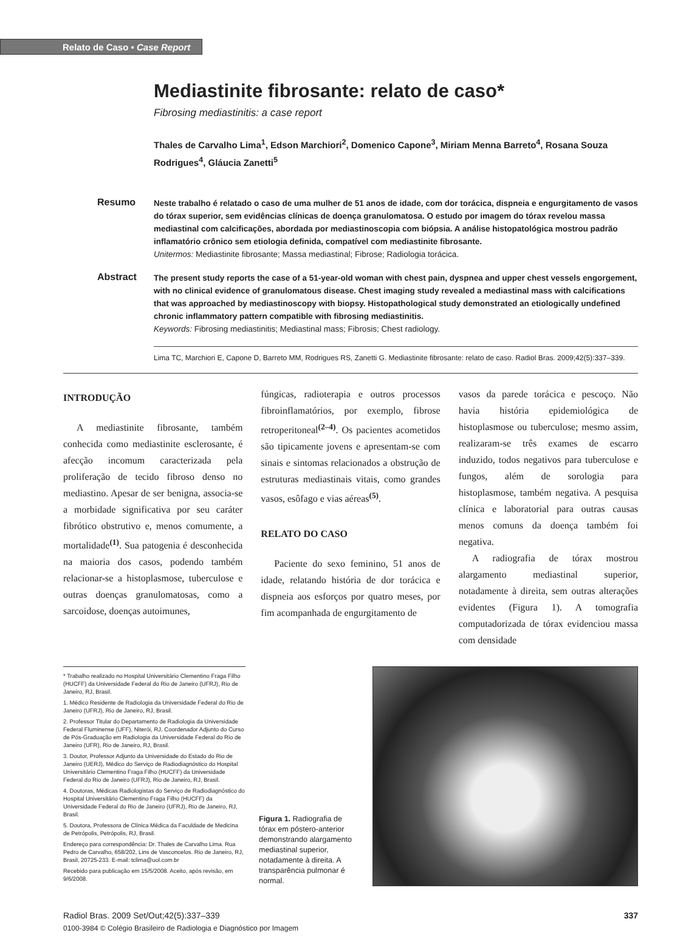Relato de Caso • Case Report
Mediastinite fibrosante: relato de caso*
Fibrosing mediastinitis: a case report
Thales de Carvalho Lima<sup>1</sup>, Edson Marchiori<sup>2</sup>, Domenico Capone<sup>3</sup>, Miriam Menna Barreto<sup>4</sup>, Rosana Souza Rodrigues<sup>4</sup>, Gláucia Zanetti<sup>5</sup>
Resumo
Neste trabalho é relatado o caso de uma mulher de 51 anos de idade, com dor torácica, dispneia e engurgitamento de vasos do tórax superior, sem evidências clínicas de doença granulomatosa. O estudo por imagem do tórax revelou massa mediastinal com calcificações, abordada por mediastinoscopia com biópsia. A análise histopatológica mostrou padrão inflamatório crônico sem etiologia definida, compatível com mediastinite fibrosante.
Unitermos: Mediastinite fibrosante; Massa mediastinal; Fibrose; Radiologia torácica.
Abstract
The present study reports the case of a 51-year-old woman with chest pain, dyspnea and upper chest vessels engorgement, with no clinical evidence of granulomatous disease. Chest imaging study revealed a mediastinal mass with calcifications that was approached by mediastinoscopy with biopsy. Histopathological study demonstrated an etiologically undefined chronic inflammatory pattern compatible with fibrosing mediastinitis.
Keywords: Fibrosing mediastinitis; Mediastinal mass; Fibrosis; Chest radiology.
Lima TC, Marchiori E, Capone D, Barreto MM, Rodrigues RS, Zanetti G. Mediastinite fibrosante: relato de caso. Radiol Bras. 2009;42(5):337–339.
INTRODUÇÃO
A mediastinite fibrosante, também conhecida como mediastinite esclerosante, é afecção incomum caracterizada pela proliferação de tecido fibroso denso no mediastino. Apesar de ser benigna, associa-se a morbidade significativa por seu caráter fibrótico obstrutivo e, menos comumente, a mortalidade<sup>(1)</sup>. Sua patogenia é desconhecida na maioria dos casos, podendo também relacionar-se a histoplasmose, tuberculose e outras doenças granulomatosas, como a sarcoidose, doenças autoimunes,
fúngicas, radioterapia e outros processos fibroinflamatórios, por exemplo, fibrose retroperitoneal<sup>(2–4)</sup>. Os pacientes acometidos são tipicamente jovens e apresentam-se com sinais e sintomas relacionados a obstrução de estruturas mediastinais vitais, como grandes vasos, esôfago e vias aéreas<sup>(5)</sup>.
RELATO DO CASO
Paciente do sexo feminino, 51 anos de idade, relatando história de dor torácica e dispneia aos esforços por quatro meses, por fim acompanhada de engurgitamento de
vasos da parede torácica e pescoço. Não havia história epidemiológica de histoplasmose ou tuberculose; mesmo assim, realizaram-se três exames de escarro induzido, todos negativos para tuberculose e fungos, além de sorologia para histoplasmose, também negativa. A pesquisa clínica e laboratorial para outras causas menos comuns da doença também foi negativa.
A radiografia de tórax mostrou alargamento mediastinal superior, notadamente à direita, sem outras alterações evidentes (Figura 1). A tomografia computadorizada de tórax evidenciou massa com densidade
* Trabalho realizado no Hospital Universitário Clementino Fraga Filho (HUCFF) da Universidade Federal do Rio de Janeiro (UFRJ), Rio de Janeiro, RJ, Brasil.
1. Médico Residente de Radiologia da Universidade Federal do Rio de Janeiro (UFRJ), Rio de Janeiro, RJ, Brasil.
2. Professor Titular do Departamento de Radiologia da Universidade Federal Fluminense (UFF), Niterói, RJ, Coordenador Adjunto do Curso de Pós-Graduação em Radiologia da Universidade Federal do Rio de Janeiro (UFR), Rio de Janeiro, RJ, Brasil.
3. Doutor, Professor Adjunto da Universidade do Estado do Rio de Janeiro (UERJ), Médico do Serviço de Radiodiagnóstico do Hospital Universitário Clementino Fraga Filho (HUCFF) da Universidade Federal do Rio de Janeiro (UFRJ), Rio de Janeiro, RJ, Brasil.
4. Doutoras, Médicas Radiologistas do Serviço de Radiodiagnóstico do Hospital Universitário Clementino Fraga Filho (HUCFF) da Universidade Federal do Rio de Janeiro (UFRJ), Rio de Janeiro, RJ, Brasil.
5. Doutora, Professora de Clínica Médica da Faculdade de Medicina de Petrópolis, Petrópolis, RJ, Brasil.
Endereço para correspondência: Dr. Thales de Carvalho Lima. Rua Pedro de Carvalho, 658/202, Lins de Vasconcelos. Rio de Janeiro, RJ, Brasil, 20725-233. E-mail: tclima@uol.com.br
Recebido para publicação em 15/5/2008. Aceito, após revisão, em 9/6/2008.
Figura 1. Radiografia de tórax em póstero-anterior demonstrando alargamento mediastinal superior, notadamente à direita. A transparência pulmonar é normal.
Radiol Bras. 2009 Set/Out;42(5):337–339 337
0100-3984 © Colégio Brasileiro de Radiologia e Diagnóstico por Imagem